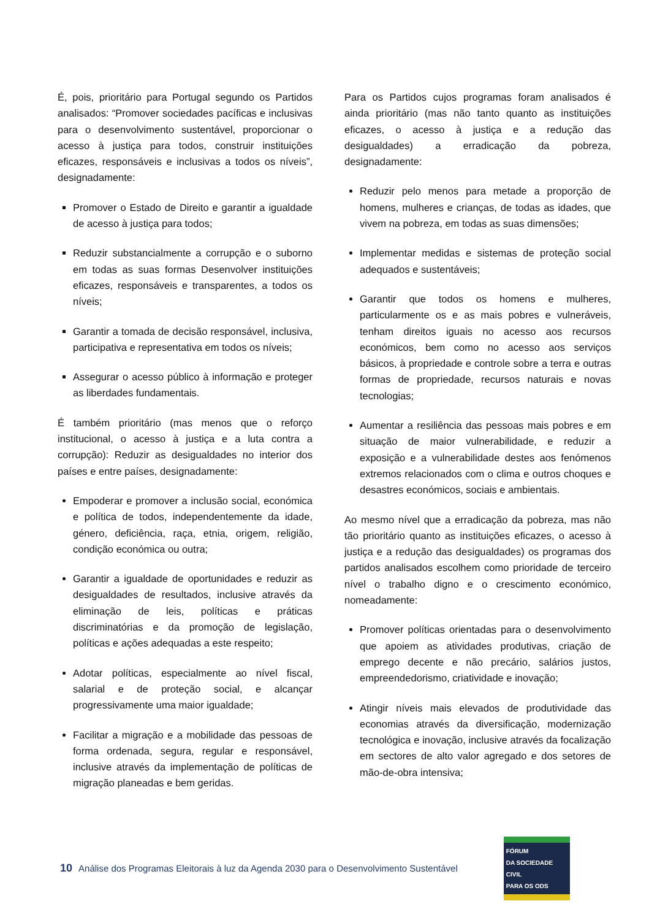É, pois, prioritário para Portugal segundo os Partidos analisados: “Promover sociedades pacíficas e inclusivas para o desenvolvimento sustentável, proporcionar o acesso à justiça para todos, construir instituições eficazes, responsáveis e inclusivas a todos os níveis”, designadamente:
Promover o Estado de Direito e garantir a igualdade de acesso à justiça para todos;
Reduzir substancialmente a corrupção e o suborno em todas as suas formas Desenvolver instituições eficazes, responsáveis e transparentes, a todos os níveis;
Garantir a tomada de decisão responsável, inclusiva, participativa e representativa em todos os níveis;
Assegurar o acesso público à informação e proteger as liberdades fundamentais.
É também prioritário (mas menos que o reforço institucional, o acesso à justiça e a luta contra a corrupção): Reduzir as desigualdades no interior dos países e entre países, designadamente:
Empoderar e promover a inclusão social, económica e política de todos, independentemente da idade, género, deficiência, raça, etnia, origem, religião, condição económica ou outra;
Garantir a igualdade de oportunidades e reduzir as desigualdades de resultados, inclusive através da eliminação de leis, políticas e práticas discriminatórias e da promoção de legislação, políticas e ações adequadas a este respeito;
Adotar políticas, especialmente ao nível fiscal, salarial e de proteção social, e alcançar progressivamente uma maior igualdade;
Facilitar a migração e a mobilidade das pessoas de forma ordenada, segura, regular e responsável, inclusive através da implementação de políticas de migração planeadas e bem geridas.
Para os Partidos cujos programas foram analisados é ainda prioritário (mas não tanto quanto as instituições eficazes, o acesso à justiça e a redução das desigualdades) a erradicação da pobreza, designadamente:
Reduzir pelo menos para metade a proporção de homens, mulheres e crianças, de todas as idades, que vivem na pobreza, em todas as suas dimensões;
Implementar medidas e sistemas de proteção social adequados e sustentáveis;
Garantir que todos os homens e mulheres, particularmente os e as mais pobres e vulneráveis, tenham direitos iguais no acesso aos recursos económicos, bem como no acesso aos serviços básicos, à propriedade e controle sobre a terra e outras formas de propriedade, recursos naturais e novas tecnologias;
Aumentar a resiliência das pessoas mais pobres e em situação de maior vulnerabilidade, e reduzir a exposição e a vulnerabilidade destes aos fenómenos extremos relacionados com o clima e outros choques e desastres económicos, sociais e ambientais.
Ao mesmo nível que a erradicação da pobreza, mas não tão prioritário quanto as instituições eficazes, o acesso à justiça e a redução das desigualdades) os programas dos partidos analisados escolhem como prioridade de terceiro nível o trabalho digno e o crescimento económico, nomeadamente:
Promover políticas orientadas para o desenvolvimento que apoiem as atividades produtivas, criação de emprego decente e não precário, salários justos, empreendedorismo, criatividade e inovação;
Atingir níveis mais elevados de produtividade das economias através da diversificação, modernização tecnológica e inovação, inclusive através da focalização em sectores de alto valor agregado e dos setores de mão-de-obra intensiva;
10 Análise dos Programas Eleitorais à luz da Agenda 2030 para o Desenvolvimento Sustentável
FÓRUM
DA SOCIEDADE CIVIL
PARA OS ODS